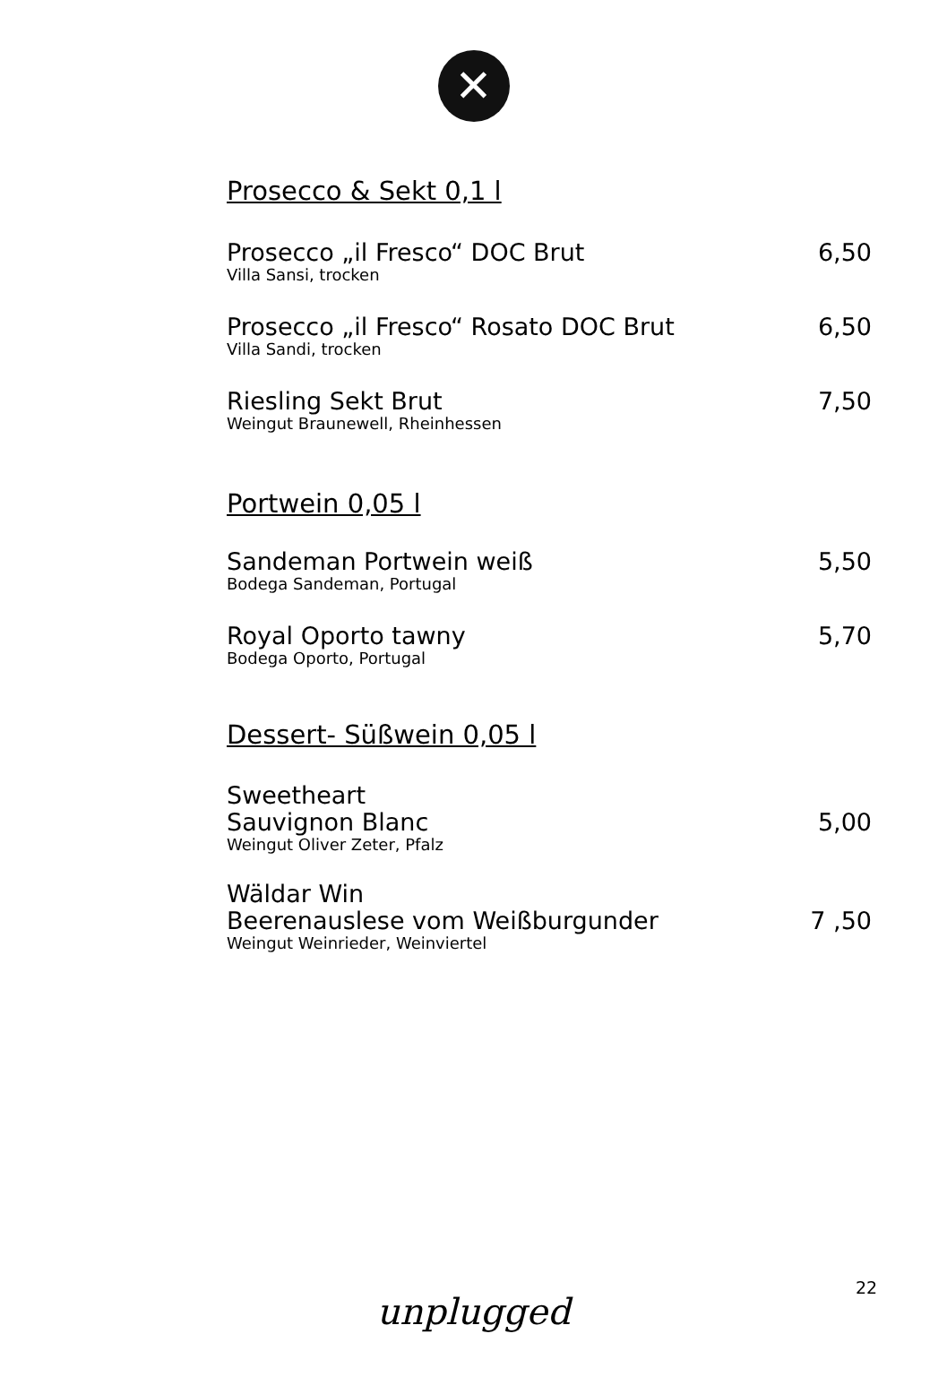✕
Prosecco & Sekt 0,1 l
Prosecco „il Fresco“ DOC Brut
Villa Sansi, trocken
6,50
Prosecco „il Fresco“ Rosato DOC Brut
Villa Sandi, trocken
6,50
Riesling Sekt Brut
Weingut Braunewell, Rheinhessen
7,50
Portwein 0,05 l
Sandeman Portwein weiß
Bodega Sandeman, Portugal
5,50
Royal Oporto tawny
Bodega Oporto, Portugal
5,70
Dessert- Süßwein 0,05 l
Sweetheart
Sauvignon Blanc
Weingut Oliver Zeter, Pfalz
5,00
Wäldar Win
Beerenauslese vom Weißburgunder
Weingut Weinrieder, Weinviertel
7 ,50
22
unplugged